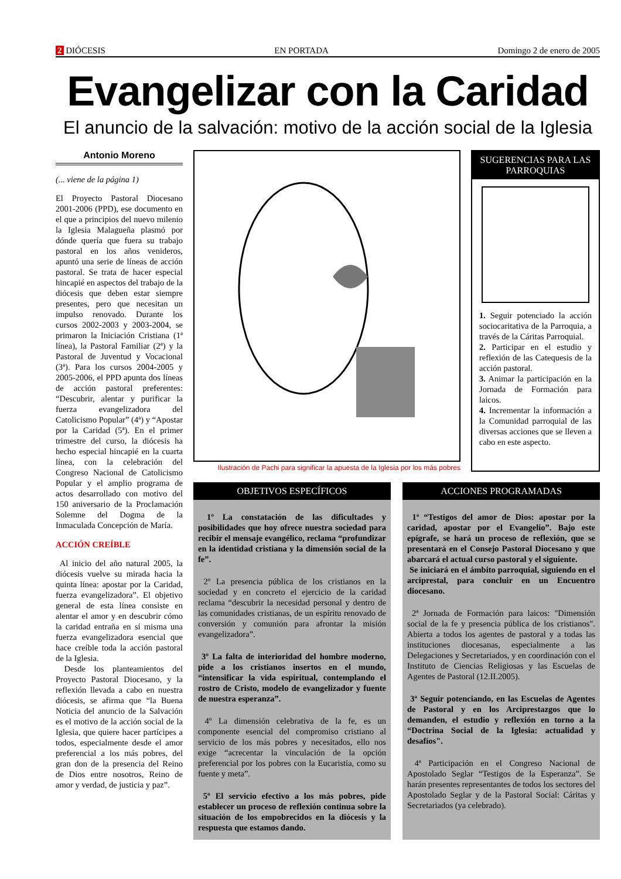2 DIÓCESIS EN PORTADA Domingo 2 de enero de 2005
Evangelizar con la Caridad
El anuncio de la salvación: motivo de la acción social de la Iglesia
Antonio Moreno
(... viene de la página 1)
El Proyecto Pastoral Diocesano 2001-2006 (PPD), ese documento en el que a principios del nuevo milenio la Iglesia Malagueña plasmó por dónde quería que fuera su trabajo pastoral en los años venideros, apuntó una serie de líneas de acción pastoral. Se trata de hacer especial hincapié en aspectos del trabajo de la diócesis que deben estar siempre presentes, pero que necesitan un impulso renovado. Durante los cursos 2002-2003 y 2003-2004, se primaron la Iniciación Cristiana (1ª línea), la Pastoral Familiar (2ª) y la Pastoral de Juventud y Vocacional (3ª). Para los cursos 2004-2005 y 2005-2006, el PPD apunta dos líneas de acción pastoral preferentes: “Descubrir, alentar y purificar la fuerza evangelizadora del Catolicismo Popular” (4ª) y “Apostar por la Caridad (5ª). En el primer trimestre del curso, la diócesis ha hecho especial hincapié en la cuarta línea, con la celebración del Congreso Nacional de Catolicismo Popular y el amplio programa de actos desarrollado con motivo del 150 aniversario de la Proclamación Solemne del Dogma de la Inmaculada Concepción de María.
ACCIÓN CREÍBLE
Al inicio del año natural 2005, la diócesis vuelve su mirada hacia la quinta línea: apostar por la Caridad, fuerza evangelizadora”. El objetivo general de esta línea consiste en alentar el amor y en descubrir cómo la caridad entraña en sí misma una fuerza evangelizadora esencial que hace creíble toda la acción pastoral de la Iglesia.
Desde los planteamientos del Proyecto Pastoral Diocesano, y la reflexión llevada a cabo en nuestra diócesis, se afirma que “la Buena Noticia del anuncio de la Salvación es el motivo de la acción social de la Iglesia, que quiere hacer partícipes a todos, especialmente desde el amor preferencial a los más pobres, del gran don de la presencia del Reino de Dios entre nosotros, Reino de amor y verdad, de justicia y paz”.
Ilustración de Pachi para significar la apuesta de la Iglesia por los más pobres
SUGERENCIAS PARA LAS PARROQUIAS
1. Seguir potenciado la acción sociocaritativa de la Parroquia, a través de la Cáritas Parroquial.
2. Participar en el estudio y reflexión de las Catequesis de la acción pastoral.
3. Animar la participación en la Jornada de Formación para laicos.
4. Incrementar la información a la Comunidad parroquial de las diversas acciones que se lleven a cabo en este aspecto.
OBJETIVOS ESPECÍFICOS
1º La constatación de las dificultades y posibilidades que hoy ofrece nuestra sociedad para recibir el mensaje evangélico, reclama “profundizar en la identidad cristiana y la dimensión social de la fe”.
2º La presencia pública de los cristianos en la sociedad y en concreto el ejercicio de la caridad reclama “descubrir la necesidad personal y dentro de las comunidades cristianas, de un espíritu renovado de conversión y comunión para afrontar la misión evangelizadora”.
3º La falta de interioridad del hombre moderno, pide a los cristianos insertos en el mundo, “intensificar la vida espiritual, contemplando el rostro de Cristo, modelo de evangelizador y fuente de nuestra esperanza”.
4º La dimensión celebrativa de la fe, es un componente esencial del compromiso cristiano al servicio de los más pobres y necesitados, ello nos exige “acrecentar la vinculación de la opción preferencial por los pobres con la Eucaristía, como su fuente y meta”.
5º El servicio efectivo a los más pobres, pide establecer un proceso de reflexión continua sobre la situación de los empobrecidos en la diócesis y la respuesta que estamos dando.
ACCIONES PROGRAMADAS
1ª “Testigos del amor de Dios: apostar por la caridad, apostar por el Evangelio”. Bajo este epígrafe, se hará un proceso de reflexión, que se presentará en el Consejo Pastoral Diocesano y que abarcará el actual curso pastoral y el siguiente.
Se iniciará en el ámbito parroquial, siguiendo en el arciprestal, para concluir en un Encuentro diocesano.
2ª Jornada de Formación para laicos: "Dimensión social de la fe y presencia pública de los cristianos". Abierta a todos los agentes de pastoral y a todas las instituciones diocesanas, especialmente a las Delegaciones y Secretariados, y en coordinación con el Instituto de Ciencias Religiosas y las Escuelas de Agentes de Pastoral (12.II.2005).
3ª Seguir potenciando, en las Escuelas de Agentes de Pastoral y en los Arciprestazgos que lo demanden, el estudio y reflexión en torno a la “Doctrina Social de la Iglesia: actualidad y desafíos".
4ª Participación en el Congreso Nacional de Apostolado Seglar “Testigos de la Esperanza”. Se harán presentes representantes de todos los sectores del Apostolado Seglar y de la Pastoral Social: Cáritas y Secretariados (ya celebrado).